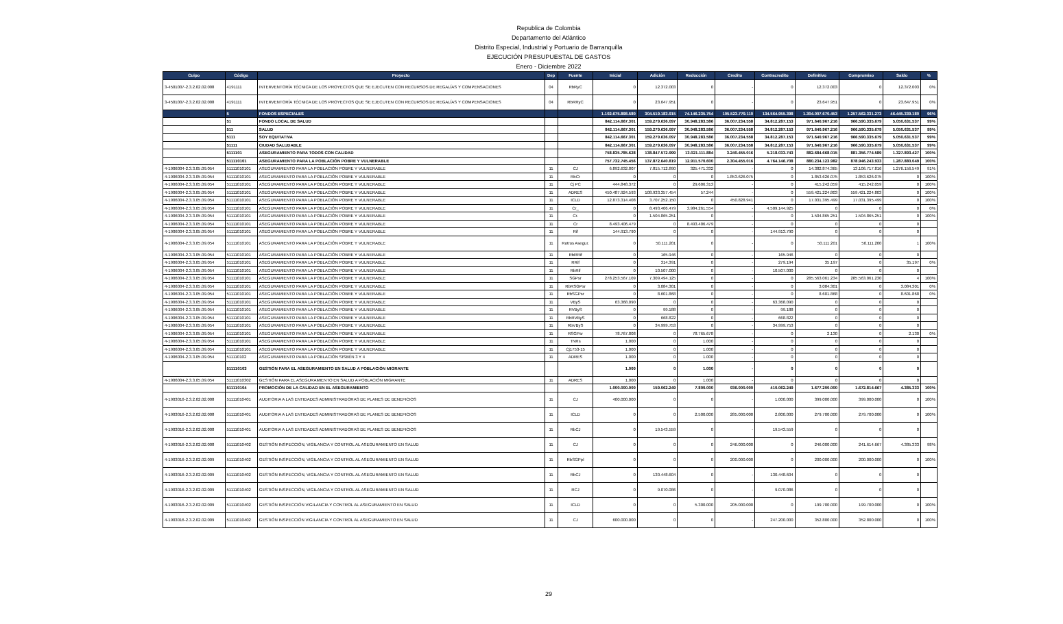Republica de Colombia
Departamento del Atlántico
Distrito Especial, Industrial y Portuario de Barranquilla
EJECUCIÓN PRESUPUESTAL DE GASTOS
Enero - Diciembre 2022
| Cuipo | Código | Proyecto | Dep | Fuente | Inicial | Adición | Reducción | Credito | Contracredito | Definitivo | Compromiso | Saldo | % |
| --- | --- | --- | --- | --- | --- | --- | --- | --- | --- | --- | --- | --- | --- |
| 3-4501007-2.3.2.02.02.008 | 4191111 | INTERVENTORÍA TÉCNICA DE LOS PROYECTOS QUE SE EJECUTEN CON RECURSOS DE REGALÍAS Y COMPENSACIONES | 04 | RbRyC | 0 | 12.372.003 | 0 | - | 0 | 12.372.003 | 0 | 12.372.003 | 0% |
| 3-4501007-2.3.2.02.02.008 | 4191111 | INTERVENTORÍA TÉCNICA DE LOS PROYECTOS QUE SE EJECUTEN CON RECURSOS DE REGALÍAS Y COMPENSACIONES | 04 | RbRRyC | 0 | 23.647.951 | 0 | - | 0 | 23.647.951 | 0 | 23.647.951 | 0% |
| | 5 | FONDOS ESPECIALES | | | 1.102.675.898.580 | 304.519.183.915 | 74.146.235.754 | 105.523.779.110 | 134.564.955.398 | 1.304.007.670.453 | 1.257.562.331.273 | 46.445.339.180 | 96% |
| | 51 | FONDO LOCAL DE SALUD | | | 842.114.667.301 | 159.279.636.097 | 30.948.283.586 | 36.007.234.558 | 34.812.287.153 | 971.640.967.216 | 966.590.335.679 | 5.050.631.537 | 99% |
| | 511 | SALUD | | | 842.114.667.301 | 159.279.636.097 | 30.948.283.586 | 36.007.234.558 | 34.812.287.153 | 971.640.967.216 | 966.590.335.679 | 5.050.631.537 | 99% |
| | 5111 | SOY EQUITATIVA | | | 842.114.667.301 | 159.279.636.097 | 30.948.283.586 | 36.007.234.558 | 34.812.287.153 | 971.640.967.216 | 966.590.335.679 | 5.050.631.537 | 99% |
| | 51111 | CIUDAD SALUDABLE | | | 842.114.667.301 | 159.279.636.097 | 30.948.283.586 | 36.007.234.558 | 34.812.287.153 | 971.640.967.216 | 966.590.335.679 | 5.050.631.537 | 99% |
| | 5111101 | ASEGURAMIENTO PARA TODOS CON CALIDAD | | | 758.835.785.628 | 138.847.572.999 | 13.021.111.884 | 3.240.455.016 | 5.218.033.743 | 882.684.668.015 | 881.356.774.589 | 1.327.893.427 | 100% |
| | 511110101 | ASEGURAMIENTO PARA LA POBLACIÓN POBRE Y VULNERABLE | | | 757.732.745.456 | 137.872.640.819 | 12.911.570.600 | 2.304.455.016 | 4.764.146.708 | 880.234.123.982 | 878.946.243.933 | 1.287.880.049 | 100% |
| 4-1906004-2.3.3.05.09.054 | 51111010101 | ASEGURAMIENTO PARA LA POBLACIÓN POBRE Y VULNERABLE | 11 | CJ | 6.892.632.807 | 7.815.712.890 | 325.471.332 | - | 0 | 14.382.874.365 | 13.106.717.816 | 1.276.156.549 | 91% |
| 4-1906004-2.3.3.05.09.054 | 51111010101 | ASEGURAMIENTO PARA LA POBLACIÓN POBRE Y VULNERABLE | 11 | RbCr | 0 | 0 | 0 | 1.853.626.075 | 0 | 1.853.626.075 | 1.853.626.075 | 0 | 100% |
| 4-1906004-2.3.3.05.09.054 | 51111010101 | ASEGURAMIENTO PARA LA POBLACIÓN POBRE Y VULNERABLE | 11 | Cj PC | 444.848.372 | 0 | 29.606.313 | - | 0 | 415.242.059 | 415.242.059 | 0 | 100% |
| 4-1906004-2.3.3.05.09.054 | 51111010101 | ASEGURAMIENTO PARA LA POBLACIÓN POBRE Y VULNERABLE | 11 | ADRES | 450.487.924.593 | 108.933.357.454 | 57.244 | - | 0 | 559.421.224.803 | 559.421.224.803 | 0 | 100% |
| 4-1906004-2.3.3.05.09.054 | 51111010101 | ASEGURAMIENTO PARA LA POBLACIÓN POBRE Y VULNERABLE | 11 | ICLD | 12.873.314.408 | 3.707.252.150 | 0 | 450.828.941 | 0 | 17.031.395.499 | 17.031.395.499 | 0 | 100% |
| 4-1906004-2.3.3.05.09.054 | 51111010101 | ASEGURAMIENTO PARA LA POBLACIÓN POBRE Y VULNERABLE | 11 | Cr_ | 0 | 8.493.406.479 | 3.984.261.554 | - | 4.509.144.925 | 0 | 0 | 0 | 0% |
| 4-1906004-2.3.3.05.09.054 | 51111010101 | ASEGURAMIENTO PARA LA POBLACIÓN POBRE Y VULNERABLE | 11 | Cr. | 0 | 1.504.865.251 | 0 | - | 0 | 1.504.865.251 | 1.504.865.251 | 0 | 100% |
| 4-1906004-2.3.3.05.09.054 | 51111010101 | ASEGURAMIENTO PARA LA POBLACIÓN POBRE Y VULNERABLE | 11 | Cr | 8.493.406.479 | 0 | 8.493.406.479 | - | 0 | 0 | 0 | 0 | |
| 4-1906004-2.3.3.05.09.054 | 51111010101 | ASEGURAMIENTO PARA LA POBLACIÓN POBRE Y VULNERABLE | 11 | Rif | 144.913.790 | 0 | 0 | - | 144.913.790 | 0 | 0 | 0 | |
| 4-1906004-2.3.3.05.09.054 | 51111010101 | ASEGURAMIENTO PARA LA POBLACIÓN POBRE Y VULNERABLE | 11 | Rotros Asegur. | 0 | 50.111.201 | 0 | - | 0 | 50.111.201 | 50.111.200 | 1 | 100% |
| 4-1906004-2.3.3.05.09.054 | 51111010101 | ASEGURAMIENTO PARA LA POBLACIÓN POBRE Y VULNERABLE | 11 | RbRRif | 0 | 165.946 | 0 | - | 165.946 | 0 | 0 | 0 | |
| 4-1906004-2.3.3.05.09.054 | 51111010101 | ASEGURAMIENTO PARA LA POBLACIÓN POBRE Y VULNERABLE | 11 | RRif | 0 | 314.391 | 0 | - | 279.194 | 35.197 | 0 | 35.197 | 0% |
| 4-1906004-2.3.3.05.09.054 | 51111010101 | ASEGURAMIENTO PARA LA POBLACIÓN POBRE Y VULNERABLE | 11 | RbRif | 0 | 10.507.000 | 0 | - | 10.507.000 | 0 | 0 | 0 | |
| 4-1906004-2.3.3.05.09.054 | 51111010101 | ASEGURAMIENTO PARA LA POBLACIÓN POBRE Y VULNERABLE | 11 | SGPsr | 278.253.567.109 | 7.309.494.125 | 0 | - | 0 | 285.563.061.234 | 285.563.061.230 | 4 | 100% |
| 4-1906004-2.3.3.05.09.054 | 51111010101 | ASEGURAMIENTO PARA LA POBLACIÓN POBRE Y VULNERABLE | 11 | RbRSGPsr | 0 | 3.084.301 | 0 | - | 0 | 3.084.301 | 0 | 3.084.301 | 0% |
| 4-1906004-2.3.3.05.09.054 | 51111010101 | ASEGURAMIENTO PARA LA POBLACIÓN POBRE Y VULNERABLE | 11 | RbSGPsr | 0 | 8.601.868 | 0 | - | 0 | 8.601.868 | 0 | 8.601.868 | 0% |
| 4-1906004-2.3.3.05.09.054 | 51111010101 | ASEGURAMIENTO PARA LA POBLACIÓN POBRE Y VULNERABLE | 11 | VByS | 63.368.090 | 0 | 0 | - | 63.368.090 | 0 | 0 | 0 | |
| 4-1906004-2.3.3.05.09.054 | 51111010101 | ASEGURAMIENTO PARA LA POBLACIÓN POBRE Y VULNERABLE | 11 | RVByS | 0 | 99.188 | 0 | - | 99.188 | 0 | 0 | 0 | |
| 4-1906004-2.3.3.05.09.054 | 51111010101 | ASEGURAMIENTO PARA LA POBLACIÓN POBRE Y VULNERABLE | 11 | RbRVByS | 0 | 668.822 | 0 | - | 668.822 | 0 | 0 | 0 | |
| 4-1906004-2.3.3.05.09.054 | 51111010101 | ASEGURAMIENTO PARA LA POBLACIÓN POBRE Y VULNERABLE | 11 | RbVByS | 0 | 34.999.753 | 0 | - | 34.999.753 | 0 | 0 | 0 | |
| 4-1906004-2.3.3.05.09.054 | 51111010101 | ASEGURAMIENTO PARA LA POBLACIÓN POBRE Y VULNERABLE | 11 | RSGPsr | 78.767.808 | 0 | 78.765.678 | - | 0 | 2.130 | 0 | 2.130 | 0% |
| 4-1906004-2.3.3.05.09.054 | 51111010101 | ASEGURAMIENTO PARA LA POBLACIÓN POBRE Y VULNERABLE | 11 | TNRs | 1.000 | 0 | 1.000 | - | 0 | 0 | 0 | 0 | |
| 4-1906004-2.3.3.05.09.054 | 51111010101 | ASEGURAMIENTO PARA LA POBLACIÓN POBRE Y VULNERABLE | 11 | Cj1753-15 | 1.000 | 0 | 1.000 | - | 0 | 0 | 0 | 0 | |
| 4-1906004-2.3.3.05.09.054 | 511110102 | ASEGURAMIENTO PARA LA POBLACIÓN SISBÉN 3 Y 4 | 11 | ADRES | 1.000 | 0 | 1.000 | - | 0 | 0 | 0 | 0 | |
| | 511110103 | GESTIÓN PARA EL ASEGURAMIENTO EN SALUD A POBLACIÓN MIGRANTE | | | 1.000 | 0 | 1.000 | - | 0 | 0 | 0 | 0 | |
| 4-1906004-2.3.3.05.09.054 | 51111010302 | GESTIÓN PARA EL ASEGURAMIENTO EN SALUD A POBLACIÓN MIGRANTE | 11 | ADRES | 1.000 | 0 | 1.000 | - | 0 | 0 | 0 | 0 | |
| | 511110104 | PROMOCIÓN DE LA CALIDAD EN EL ASEGURAMIENTO | | | 1.000.000.000 | 159.062.249 | 7.800.000 | 936.000.000 | 410.062.249 | 1.677.200.000 | 1.672.814.667 | 4.385.333 | 100% |
| 4-1903016-2.3.2.02.02.008 | 51111010401 | AUDITORIA A LAS ENTIDADES ADMINISTRADORAS DE PLANES DE BENEFICIOS | 11 | CJ | 400.000.000 | 0 | 0 | - | 1.000.000 | 399.000.000 | 399.000.000 | 0 | 100% |
| 4-1903016-2.3.2.02.02.008 | 51111010401 | AUDITORIA A LAS ENTIDADES ADMINISTRADORAS DE PLANES DE BENEFICIOS | 11 | ICLD | 0 | 0 | 2.500.000 | 285.000.000 | 2.800.000 | 279.700.000 | 279.700.000 | 0 | 100% |
| 4-1903016-2.3.2.02.02.008 | 51111010401 | AUDITORIA A LAS ENTIDADES ADMINISTRADORAS DE PLANES DE BENEFICIOS | 11 | RbCJ | 0 | 19.543.559 | 0 | - | 19.543.559 | 0 | 0 | 0 | |
| 4-1903016-2.3.2.02.02.008 | 51111010402 | GESTIÓN INSPECCIÓN, VIGILANCIA Y CONTROL AL ASEGURAMIENTO EN SALUD | 11 | CJ | 0 | 0 | 0 | 246.000.000 | 0 | 246.000.000 | 241.614.667 | 4.385.333 | 98% |
| 4-1903016-2.3.2.02.02.009 | 51111010402 | GESTIÓN INSPECCIÓN, VIGILANCIA Y CONTROL AL ASEGURAMIENTO EN SALUD | 11 | RbSGPpl | 0 | 0 | 0 | 200.000.000 | 0 | 200.000.000 | 200.000.000 | 0 | 100% |
| 4-1903016-2.3.2.02.02.009 | 51111010402 | GESTIÓN INSPECCIÓN, VIGILANCIA Y CONTROL AL ASEGURAMIENTO EN SALUD | 11 | RbCJ | 0 | 130.448.604 | 0 | - | 130.448.604 | 0 | 0 | 0 | |
| 4-1903016-2.3.2.02.02.009 | 51111010402 | GESTIÓN INSPECCIÓN, VIGILANCIA Y CONTROL AL ASEGURAMIENTO EN SALUD | 11 | RCJ | 0 | 9.070.086 | 0 | - | 9.070.086 | 0 | 0 | 0 | |
| 4-1903016-2.3.2.02.02.009 | 51111010402 | GESTIÓN INSPECCIÓN VIGILANCIA Y CONTROL AL ASEGURAMIENTO EN SALUD | 11 | ICLD | 0 | 0 | 5.300.000 | 205.000.000 | 0 | 199.700.000 | 199.700.000 | 0 | 100% |
| 4-1903016-2.3.2.02.02.009 | 51111010402 | GESTIÓN INSPECCIÓN VIGILANCIA Y CONTROL AL ASEGURAMIENTO EN SALUD | 11 | CJ | 600.000.000 | 0 | 0 | - | 247.200.000 | 352.800.000 | 352.800.000 | 0 | 100% |
29